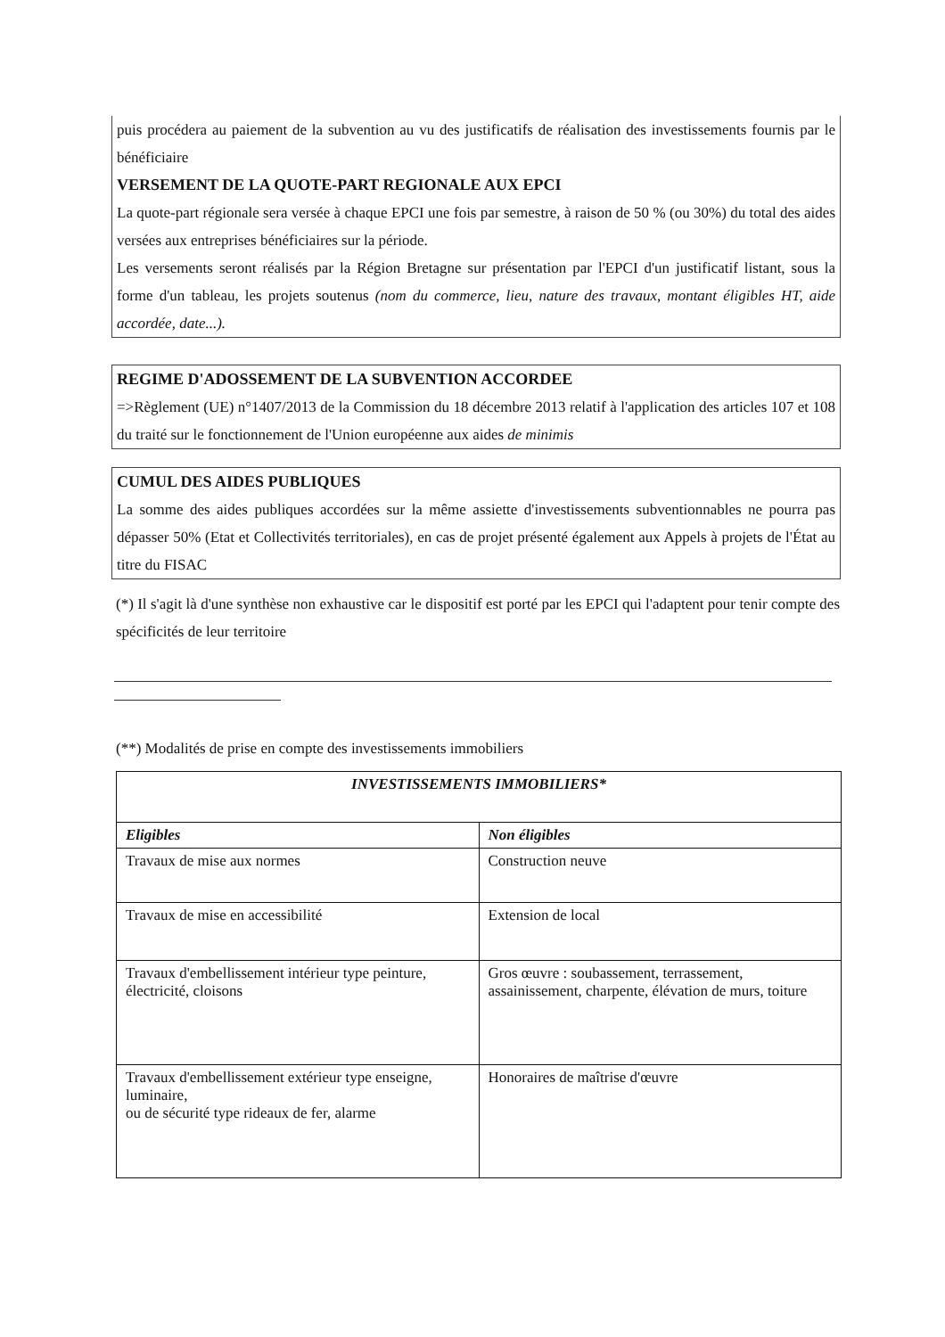puis procédera au paiement de la subvention au vu des justificatifs de réalisation des investissements fournis par le bénéficiaire
VERSEMENT DE LA QUOTE-PART REGIONALE AUX EPCI
La quote-part régionale sera versée à chaque EPCI une fois par semestre, à raison de 50 % (ou 30%) du total des aides versées aux entreprises bénéficiaires sur la période.
Les versements seront réalisés par la Région Bretagne sur présentation par l'EPCI d'un justificatif listant, sous la forme d'un tableau, les projets soutenus (nom du commerce, lieu, nature des travaux, montant éligibles HT, aide accordée, date...).
REGIME D'ADOSSEMENT DE LA SUBVENTION ACCORDEE
=>Règlement (UE) n°1407/2013 de la Commission du 18 décembre 2013 relatif à l'application des articles 107 et 108 du traité sur le fonctionnement de l'Union européenne aux aides de minimis
CUMUL DES AIDES PUBLIQUES
La somme des aides publiques accordées sur la même assiette d'investissements subventionnables ne pourra pas dépasser 50% (Etat et Collectivités territoriales), en cas de projet présenté également aux Appels à projets de l'État au titre du FISAC
(*) Il s'agit là d'une synthèse non exhaustive car le dispositif est porté par les EPCI qui l'adaptent pour tenir compte des spécificités de leur territoire
(**) Modalités de prise en compte des investissements immobiliers
| INVESTISSEMENTS IMMOBILIERS* | |
| --- | --- |
| Eligibles | Non éligibles |
| Travaux de mise aux normes | Construction neuve |
| Travaux de mise en accessibilité | Extension de local |
| Travaux d'embellissement intérieur type peinture, électricité, cloisons | Gros œuvre : soubassement, terrassement, assainissement, charpente, élévation de murs, toiture |
| Travaux d'embellissement extérieur type enseigne, luminaire, ou de sécurité type rideaux de fer, alarme | Honoraires de maîtrise d'œuvre |